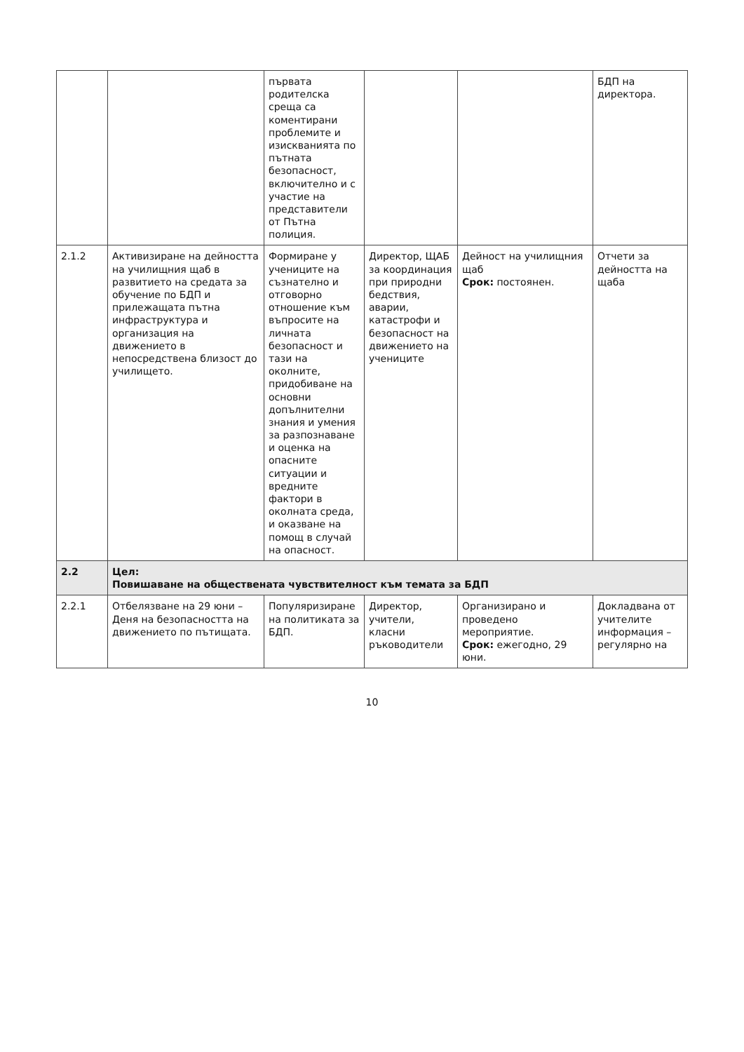| | | първата родителска среща са коментирани проблемите и изискванията по пътната безопасност, включително и с участие на представители от Пътна полиция. | | | БДП на директора. |
| 2.1.2 | Активизиране на дейността на училищния щаб в развитието на средата за обучение по БДП и прилежащата пътна инфраструктура и организация на движението в непосредствена близост до училището. | Формиране у учениците на съзнателно и отговорно отношение към въпросите на личната безопасност и тази на околните, придобиване на основни допълнителни знания и умения за разпознаване и оценка на опасните ситуации и вредните фактори в околната среда, и оказване на помощ в случай на опасност. | Директор, ЩАБ за координация при природни бедствия, аварии, катастрофи и безопасност на движението на учениците | Дейност на училищния щаб Срок: постоянен. | Отчети за дейността на щаба |
| 2.2 | Цел: Повишаване на обществената чувствителност към темата за БДП | | | | |
| 2.2.1 | Отбелязване на 29 юни – Деня на безопасността на движението по пътищата. | Популяризиране на политиката за БДП. | Директор, учители, класни ръководители | Организирано и проведено мероприятие. Срок: ежегодно, 29 юни. | Докладвана от учителите информация – регулярно на |
10